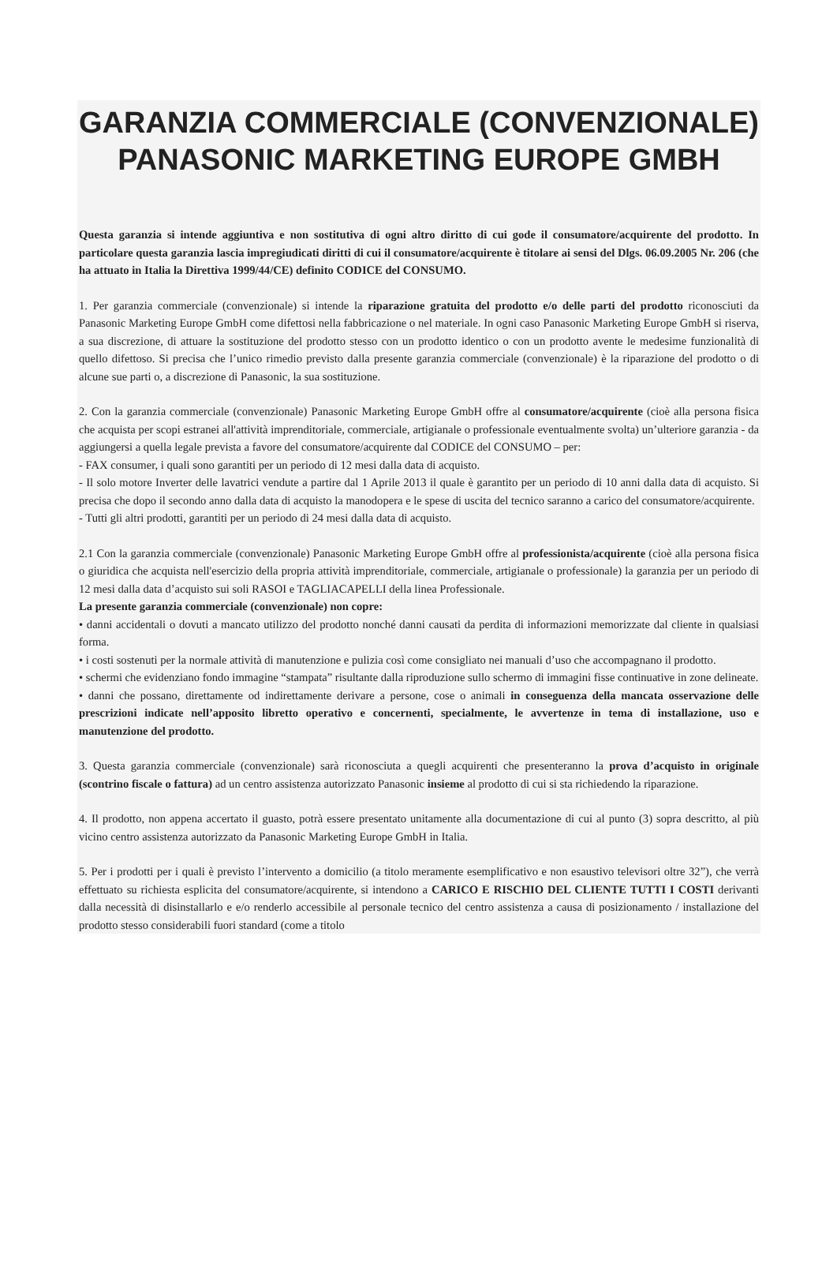GARANZIA COMMERCIALE (CONVENZIONALE) PANASONIC MARKETING EUROPE GMBH
Questa garanzia si intende aggiuntiva e non sostitutiva di ogni altro diritto di cui gode il consumatore/acquirente del prodotto. In particolare questa garanzia lascia impregiudicati diritti di cui il consumatore/acquirente è titolare ai sensi del Dlgs. 06.09.2005 Nr. 206 (che ha attuato in Italia la Direttiva 1999/44/CE) definito CODICE del CONSUMO.
1. Per garanzia commerciale (convenzionale) si intende la riparazione gratuita del prodotto e/o delle parti del prodotto riconosciuti da Panasonic Marketing Europe GmbH come difettosi nella fabbricazione o nel materiale. In ogni caso Panasonic Marketing Europe GmbH si riserva, a sua discrezione, di attuare la sostituzione del prodotto stesso con un prodotto identico o con un prodotto avente le medesime funzionalità di quello difettoso. Si precisa che l’unico rimedio previsto dalla presente garanzia commerciale (convenzionale) è la riparazione del prodotto o di alcune sue parti o, a discrezione di Panasonic, la sua sostituzione.
2. Con la garanzia commerciale (convenzionale) Panasonic Marketing Europe GmbH offre al consumatore/acquirente (cioè alla persona fisica che acquista per scopi estranei all'attività imprenditoriale, commerciale, artigianale o professionale eventualmente svolta) un’ulteriore garanzia - da aggiungersi a quella legale prevista a favore del consumatore/acquirente dal CODICE del CONSUMO – per:
- FAX consumer, i quali sono garantiti per un periodo di 12 mesi dalla data di acquisto.
- Il solo motore Inverter delle lavatrici vendute a partire dal 1 Aprile 2013 il quale è garantito per un periodo di 10 anni dalla data di acquisto. Si precisa che dopo il secondo anno dalla data di acquisto la manodopera e le spese di uscita del tecnico saranno a carico del consumatore/acquirente.
- Tutti gli altri prodotti, garantiti per un periodo di 24 mesi dalla data di acquisto.
2.1 Con la garanzia commerciale (convenzionale) Panasonic Marketing Europe GmbH offre al professionista/acquirente (cioè alla persona fisica o giuridica che acquista nell'esercizio della propria attività imprenditoriale, commerciale, artigianale o professionale) la garanzia per un periodo di 12 mesi dalla data d’acquisto sui soli RASOI e TAGLIACAPELLI della linea Professionale.
La presente garanzia commerciale (convenzionale) non copre:
• danni accidentali o dovuti a mancato utilizzo del prodotto nonché danni causati da perdita di informazioni memorizzate dal cliente in qualsiasi forma.
• i costi sostenuti per la normale attività di manutenzione e pulizia così come consigliato nei manuali d’uso che accompagnano il prodotto.
• schermi che evidenziano fondo immagine “stampata” risultante dalla riproduzione sullo schermo di immagini fisse continuative in zone delineate.
• danni che possano, direttamente od indirettamente derivare a persone, cose o animali in conseguenza della mancata osservazione delle prescrizioni indicate nell’apposito libretto operativo e concernenti, specialmente, le avvertenze in tema di installazione, uso e manutenzione del prodotto.
3. Questa garanzia commerciale (convenzionale) sarà riconosciuta a quegli acquirenti che presenteranno la prova d’acquisto in originale (scontrino fiscale o fattura) ad un centro assistenza autorizzato Panasonic insieme al prodotto di cui si sta richiedendo la riparazione.
4. Il prodotto, non appena accertato il guasto, potrà essere presentato unitamente alla documentazione di cui al punto (3) sopra descritto, al più vicino centro assistenza autorizzato da Panasonic Marketing Europe GmbH in Italia.
5. Per i prodotti per i quali è previsto l’intervento a domicilio (a titolo meramente esemplificativo e non esaustivo televisori oltre 32”), che verrà effettuato su richiesta esplicita del consumatore/acquirente, si intendono a CARICO E RISCHIO DEL CLIENTE TUTTI I COSTI derivanti dalla necessità di disinstallarlo e e/o renderlo accessibile al personale tecnico del centro assistenza a causa di posizionamento / installazione del prodotto stesso considerabili fuori standard (come a titolo